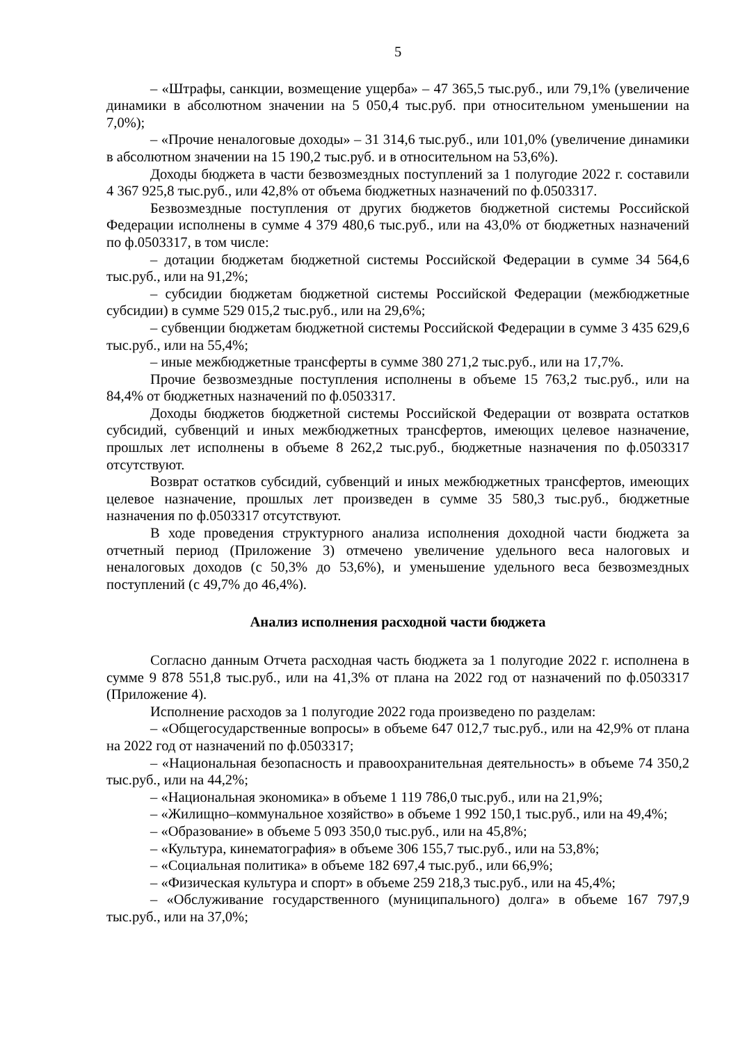5
– «Штрафы, санкции, возмещение ущерба» – 47 365,5 тыс.руб., или 79,1% (увеличение динамики в абсолютном значении на 5 050,4 тыс.руб. при относительном уменьшении на 7,0%);
– «Прочие неналоговые доходы» – 31 314,6 тыс.руб., или 101,0% (увеличение динамики в абсолютном значении на 15 190,2 тыс.руб. и в относительном на 53,6%).
Доходы бюджета в части безвозмездных поступлений за 1 полугодие 2022 г. составили 4 367 925,8 тыс.руб., или 42,8% от объема бюджетных назначений по ф.0503317.
Безвозмездные поступления от других бюджетов бюджетной системы Российской Федерации исполнены в сумме 4 379 480,6 тыс.руб., или на 43,0% от бюджетных назначений по ф.0503317, в том числе:
– дотации бюджетам бюджетной системы Российской Федерации в сумме 34 564,6 тыс.руб., или на 91,2%;
– субсидии бюджетам бюджетной системы Российской Федерации (межбюджетные субсидии) в сумме 529 015,2 тыс.руб., или на 29,6%;
– субвенции бюджетам бюджетной системы Российской Федерации в сумме 3 435 629,6 тыс.руб., или на 55,4%;
– иные межбюджетные трансферты в сумме 380 271,2 тыс.руб., или на 17,7%.
Прочие безвозмездные поступления исполнены в объеме 15 763,2 тыс.руб., или на 84,4% от бюджетных назначений по ф.0503317.
Доходы бюджетов бюджетной системы Российской Федерации от возврата остатков субсидий, субвенций и иных межбюджетных трансфертов, имеющих целевое назначение, прошлых лет исполнены в объеме 8 262,2 тыс.руб., бюджетные назначения по ф.0503317 отсутствуют.
Возврат остатков субсидий, субвенций и иных межбюджетных трансфертов, имеющих целевое назначение, прошлых лет произведен в сумме 35 580,3 тыс.руб., бюджетные назначения по ф.0503317 отсутствуют.
В ходе проведения структурного анализа исполнения доходной части бюджета за отчетный период (Приложение 3) отмечено увеличение удельного веса налоговых и неналоговых доходов (с 50,3% до 53,6%), и уменьшение удельного веса безвозмездных поступлений (с 49,7% до 46,4%).
Анализ исполнения расходной части бюджета
Согласно данным Отчета расходная часть бюджета за 1 полугодие 2022 г. исполнена в сумме 9 878 551,8 тыс.руб., или на 41,3% от плана на 2022 год от назначений по ф.0503317 (Приложение 4).
Исполнение расходов за 1 полугодие 2022 года произведено по разделам:
– «Общегосударственные вопросы» в объеме 647 012,7 тыс.руб., или на 42,9% от плана на 2022 год от назначений по ф.0503317;
– «Национальная безопасность и правоохранительная деятельность» в объеме 74 350,2 тыс.руб., или на 44,2%;
– «Национальная экономика» в объеме 1 119 786,0 тыс.руб., или на 21,9%;
– «Жилищно–коммунальное хозяйство» в объеме 1 992 150,1 тыс.руб., или на 49,4%;
– «Образование» в объеме 5 093 350,0 тыс.руб., или на 45,8%;
– «Культура, кинематография» в объеме 306 155,7 тыс.руб., или на 53,8%;
– «Социальная политика» в объеме 182 697,4 тыс.руб., или 66,9%;
– «Физическая культура и спорт» в объеме 259 218,3 тыс.руб., или на 45,4%;
– «Обслуживание государственного (муниципального) долга» в объеме 167 797,9 тыс.руб., или на 37,0%;